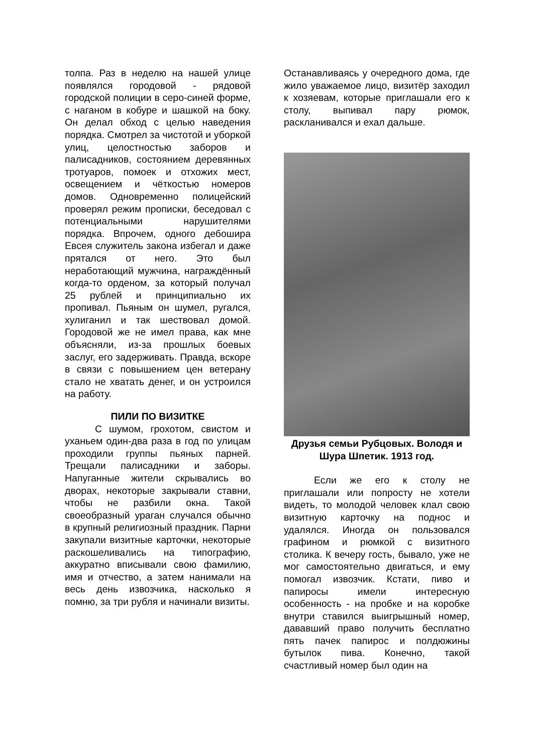толпа. Раз в неделю на нашей улице появлялся городовой - рядовой городской полиции в серо-синей форме, с наганом в кобуре и шашкой на боку. Он делал обход с целью наведения порядка. Смотрел за чистотой и уборкой улиц, целостностью заборов и палисадников, состоянием деревянных тротуаров, помоек и отхожих мест, освещением и чёткостью номеров домов. Одновременно полицейский проверял режим прописки, беседовал с потенциальными нарушителями порядка. Впрочем, одного дебошира Евсея служитель закона избегал и даже прятался от него. Это был неработающий мужчина, награждённый когда-то орденом, за который получал 25 рублей и принципиально их пропивал. Пьяным он шумел, ругался, хулиганил и так шествовал домой. Городовой же не имел права, как мне объясняли, из-за прошлых боевых заслуг, его задерживать. Правда, вскоре в связи с повышением цен ветерану стало не хватать денег, и он устроился на работу.
ПИЛИ ПО ВИЗИТКЕ
С шумом, грохотом, свистом и уханьем один-два раза в год по улицам проходили группы пьяных парней. Трещали палисадники и заборы. Напуганные жители скрывались во дворах, некоторые закрывали ставни, чтобы не разбили окна. Такой своеобразный ураган случался обычно в крупный религиозный праздник. Парни закупали визитные карточки, некоторые раскошеливались на типографию, аккуратно вписывали свою фамилию, имя и отчество, а затем нанимали на весь день извозчика, насколько я помню, за три рубля и начинали визиты.
Останавливаясь у очередного дома, где жило уважаемое лицо, визитёр заходил к хозяевам, которые приглашали его к столу, выпивал пару рюмок, раскланивался и ехал дальше.
Друзья семьи Рубцовых. Володя и Шура Шпетик. 1913 год.
Если же его к столу не приглашали или попросту не хотели видеть, то молодой человек клал свою визитную карточку на поднос и удалялся. Иногда он пользовался графином и рюмкой с визитного столика. К вечеру гость, бывало, уже не мог самостоятельно двигаться, и ему помогал извозчик. Кстати, пиво и папиросы имели интересную особенность - на пробке и на коробке внутри ставился выигрышный номер, дававший право получить бесплатно пять пачек папирос и полдюжины бутылок пива. Конечно, такой счастливый номер был один на